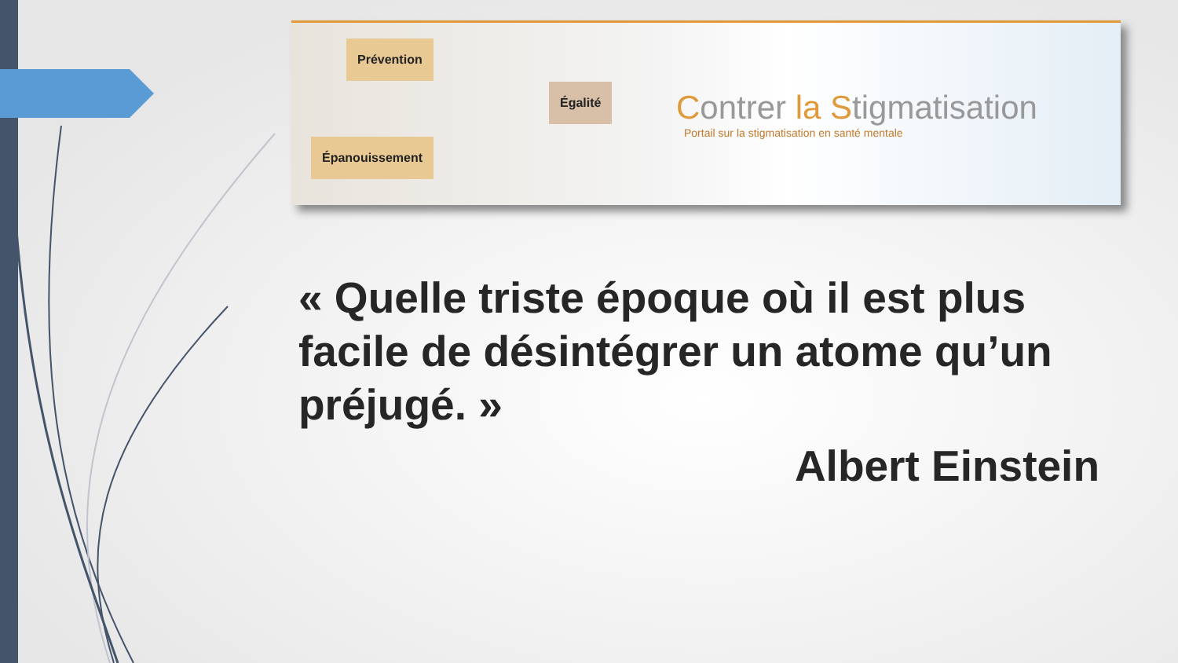Prévention
Égalité
Épanouissement
Contrer la Stigmatisation
Portail sur la stigmatisation en santé mentale
« Quelle triste époque où il est plus facile de désintégrer un atome qu’un préjugé. »
Albert Einstein